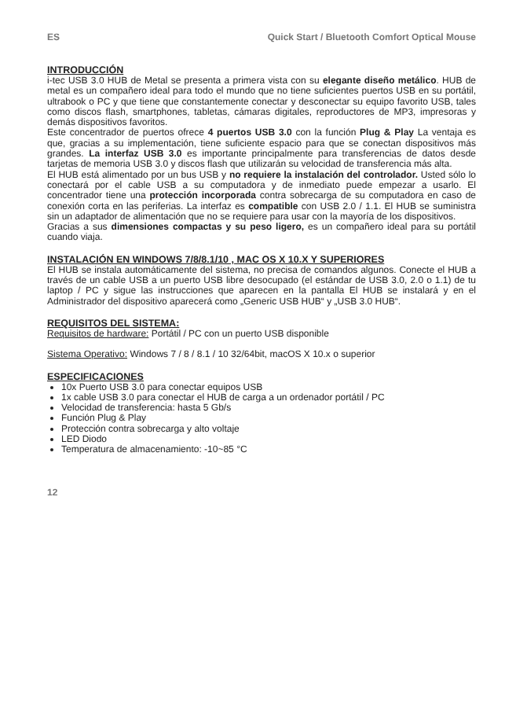ES Quick Start / Bluetooth Comfort Optical Mouse
INTRODUCCIÓN
i-tec USB 3.0 HUB de Metal se presenta a primera vista con su elegante diseño metálico. HUB de metal es un compañero ideal para todo el mundo que no tiene suficientes puertos USB en su portátil, ultrabook o PC y que tiene que constantemente conectar y desconectar su equipo favorito USB, tales como discos flash, smartphones, tabletas, cámaras digitales, reproductores de MP3, impresoras y demás dispositivos favoritos.
Este concentrador de puertos ofrece 4 puertos USB 3.0 con la función Plug & Play La ventaja es que, gracias a su implementación, tiene suficiente espacio para que se conectan dispositivos más grandes. La interfaz USB 3.0 es importante principalmente para transferencias de datos desde tarjetas de memoria USB 3.0 y discos flash que utilizarán su velocidad de transferencia más alta.
El HUB está alimentado por un bus USB y no requiere la instalación del controlador. Usted sólo lo conectará por el cable USB a su computadora y de inmediato puede empezar a usarlo. El concentrador tiene una protección incorporada contra sobrecarga de su computadora en caso de conexión corta en las periferias. La interfaz es compatible con USB 2.0 / 1.1. El HUB se suministra sin un adaptador de alimentación que no se requiere para usar con la mayoría de los dispositivos.
Gracias a sus dimensiones compactas y su peso ligero, es un compañero ideal para su portátil cuando viaja.
INSTALACIÓN EN WINDOWS 7/8/8.1/10 , MAC OS X 10.X Y SUPERIORES
El HUB se instala automáticamente del sistema, no precisa de comandos algunos. Conecte el HUB a través de un cable USB a un puerto USB libre desocupado (el estándar de USB 3.0, 2.0 o 1.1) de tu laptop / PC y sigue las instrucciones que aparecen en la pantalla El HUB se instalará y en el Administrador del dispositivo aparecerá como „Generic USB HUB“ y „USB 3.0 HUB“.
REQUISITOS DEL SISTEMA:
Requisitos de hardware: Portátil / PC con un puerto USB disponible
Sistema Operativo: Windows 7 / 8 / 8.1 / 10 32/64bit, macOS X 10.x o superior
ESPECIFICACIONES
10x Puerto USB 3.0 para conectar equipos USB
1x cable USB 3.0 para conectar el HUB de carga a un ordenador portátil / PC
Velocidad de transferencia: hasta 5 Gb/s
Función Plug & Play
Protección contra sobrecarga y alto voltaje
LED Diodo
Temperatura de almacenamiento: -10~85 °C
12